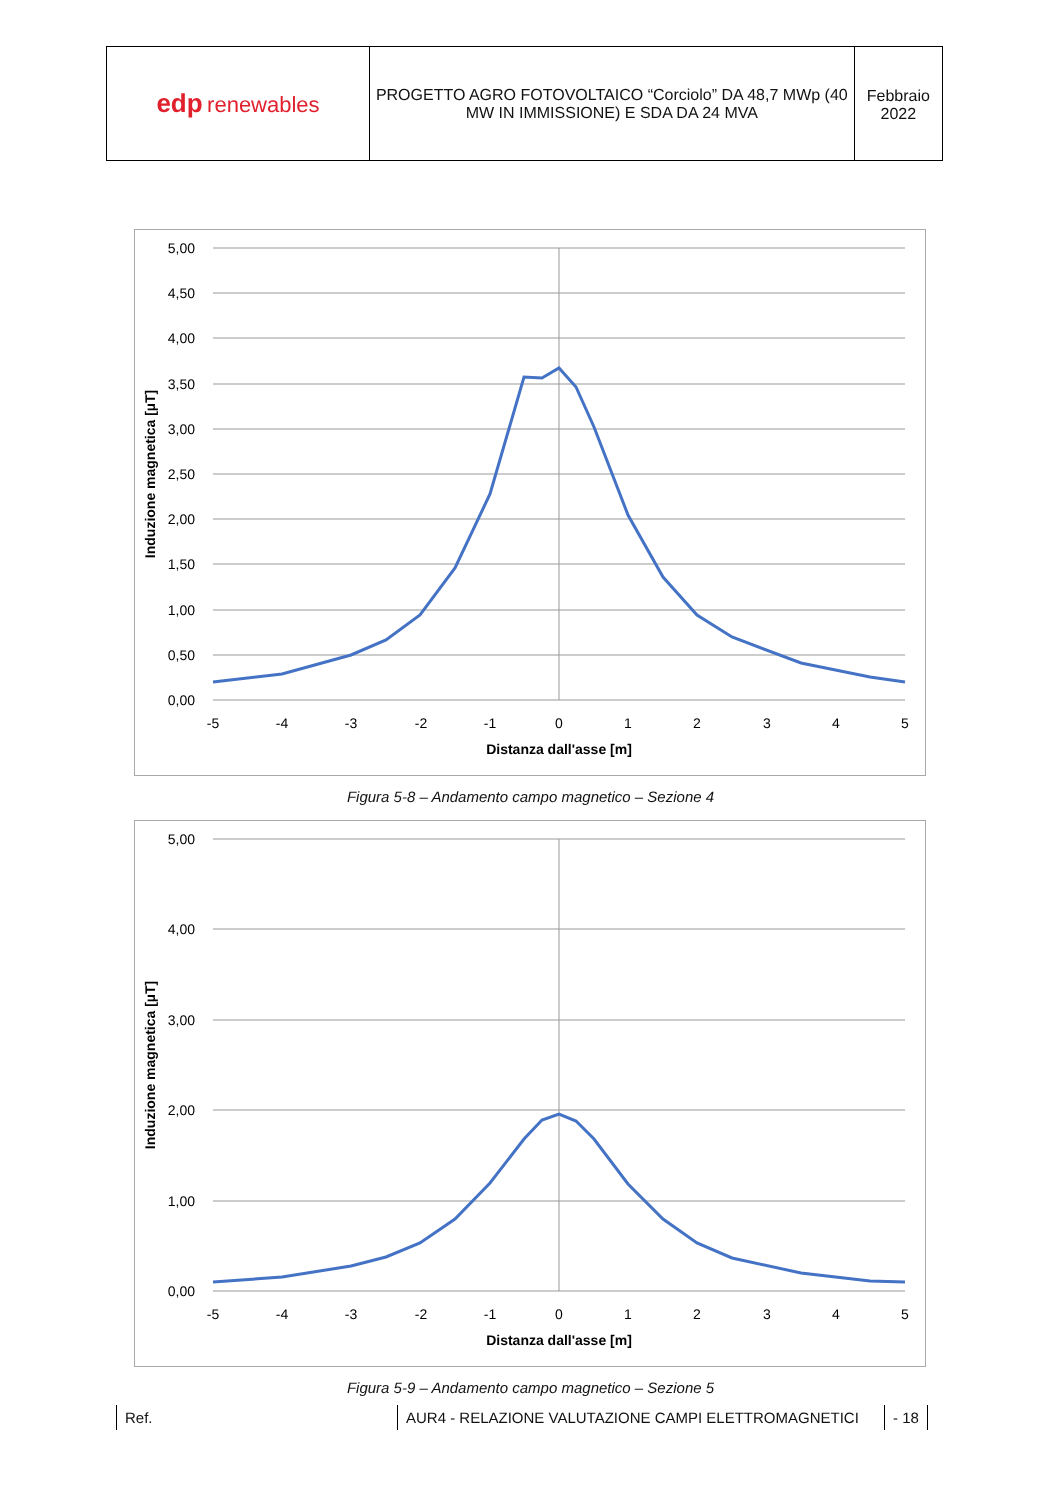| edp renewables | PROGETTO AGRO FOTOVOLTAICO “Corciolo” DA 48,7 MWp (40 MW IN IMMISSIONE) E SDA DA 24 MVA | Febbraio 2022 |
5,00
4,50
4,00
3,50
3,00
2,50
2,00
1,50
1,00
0,50
0,00
-5
-4
-3
-2
-1
0
1
2
3
4
5
Distanza dall'asse [m]
Induzione magnetica [µT]
Figura 5-8 – Andamento campo magnetico – Sezione 4
5,00
4,00
3,00
2,00
1,00
0,00
-5
-4
-3
-2
-1
0
1
2
3
4
5
Distanza dall'asse [m]
Induzione magnetica [µT]
Figura 5-9 – Andamento campo magnetico – Sezione 5
Ref. AUR4 - RELAZIONE VALUTAZIONE CAMPI ELETTROMAGNETICI - 18